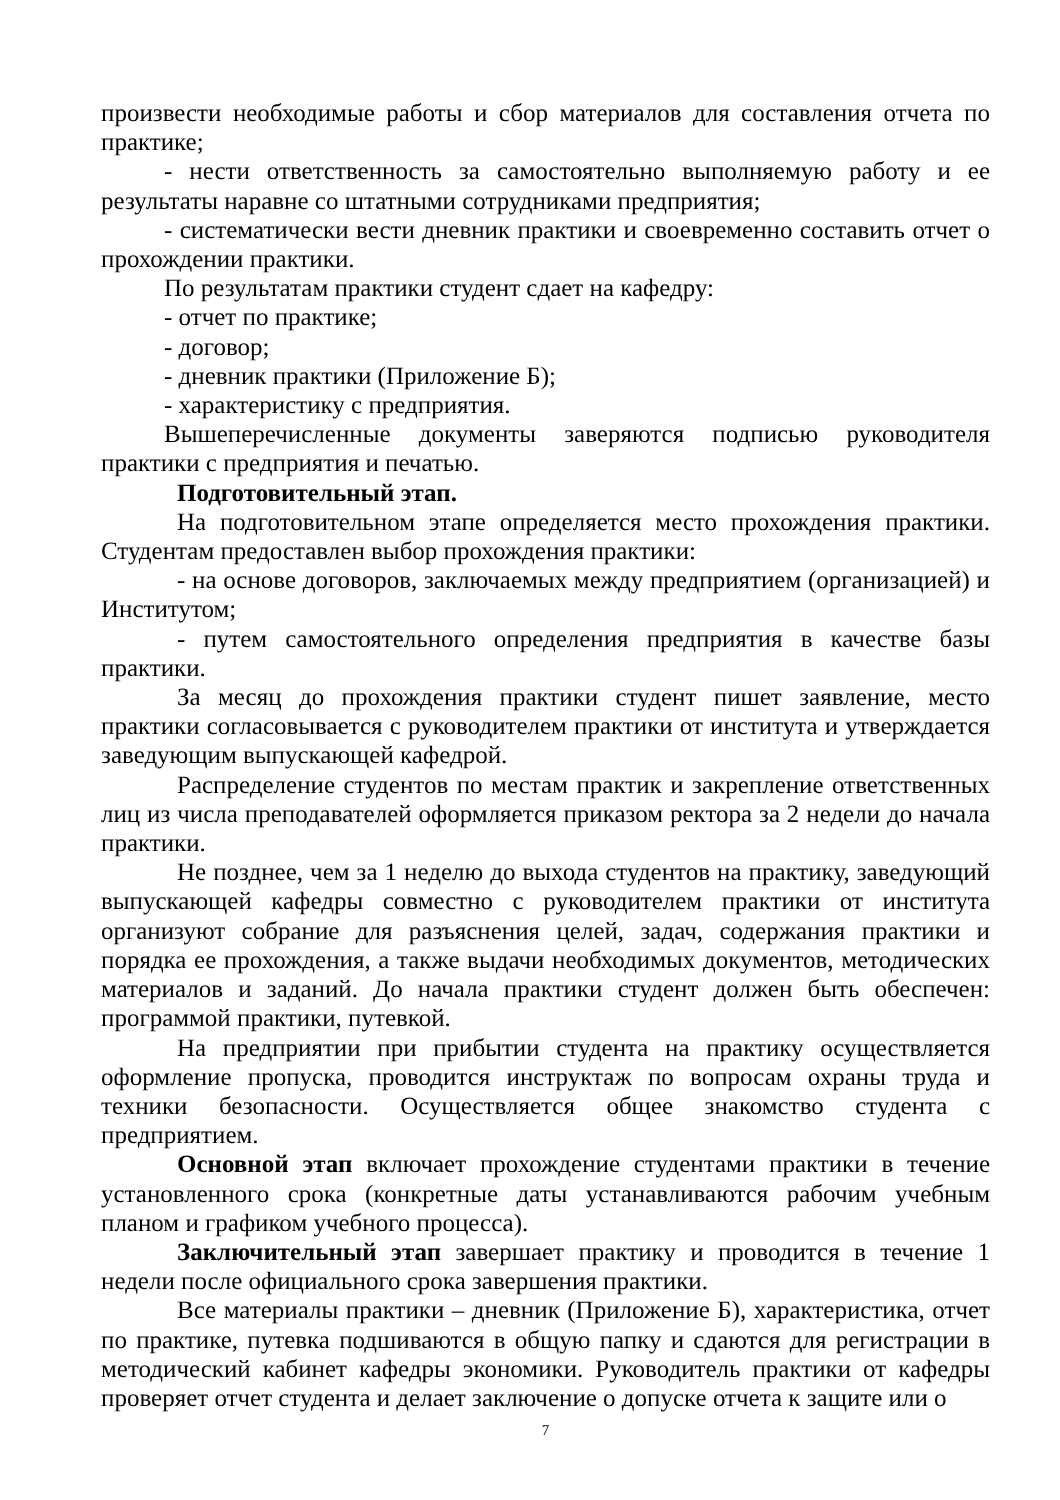произвести необходимые работы и сбор материалов для составления отчета по практике;
- нести ответственность за самостоятельно выполняемую работу и ее результаты наравне со штатными сотрудниками предприятия;
- систематически вести дневник практики и своевременно составить отчет о прохождении практики.
По результатам практики студент сдает на кафедру:
- отчет по практике;
- договор;
- дневник практики (Приложение Б);
- характеристику с предприятия.
Вышеперечисленные документы заверяются подписью руководителя практики с предприятия и печатью.
Подготовительный этап.
На подготовительном этапе определяется место прохождения практики. Студентам предоставлен выбор прохождения практики:
- на основе договоров, заключаемых между предприятием (организацией) и Институтом;
- путем самостоятельного определения предприятия в качестве базы практики.
За месяц до прохождения практики студент пишет заявление, место практики согласовывается с руководителем практики от института и утверждается заведующим выпускающей кафедрой.
Распределение студентов по местам практик и закрепление ответственных лиц из числа преподавателей оформляется приказом ректора за 2 недели до начала практики.
Не позднее, чем за 1 неделю до выхода студентов на практику, заведующий выпускающей кафедры совместно с руководителем практики от института организуют собрание для разъяснения целей, задач, содержания практики и порядка ее прохождения, а также выдачи необходимых документов, методических материалов и заданий. До начала практики студент должен быть обеспечен: программой практики, путевкой.
На предприятии при прибытии студента на практику осуществляется оформление пропуска, проводится инструктаж по вопросам охраны труда и техники безопасности. Осуществляется общее знакомство студента с предприятием.
Основной этап включает прохождение студентами практики в течение установленного срока (конкретные даты устанавливаются рабочим учебным планом и графиком учебного процесса).
Заключительный этап завершает практику и проводится в течение 1 недели после официального срока завершения практики.
Все материалы практики – дневник (Приложение Б), характеристика, отчет по практике, путевка подшиваются в общую папку и сдаются для регистрации в методический кабинет кафедры экономики. Руководитель практики от кафедры проверяет отчет студента и делает заключение о допуске отчета к защите или о
7